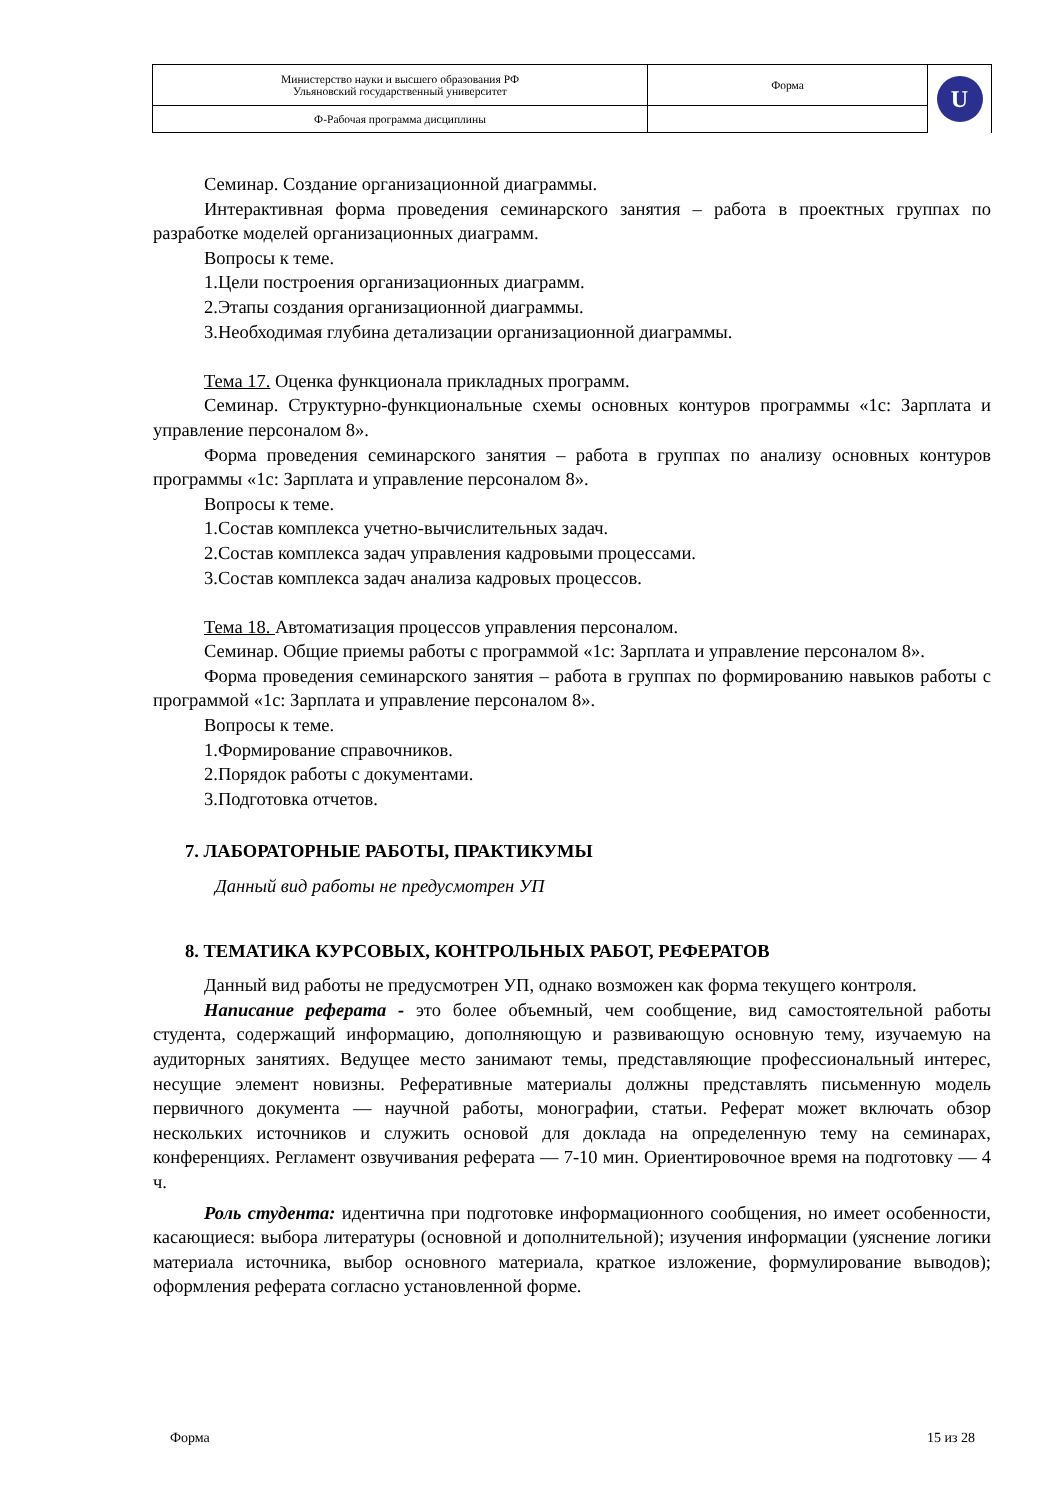| Министерство науки и высшего образования РФ Ульяновский государственный университет | Форма | U |
| Ф-Рабочая программа дисциплины | | |
Семинар. Создание организационной диаграммы.
Интерактивная форма проведения семинарского занятия – работа в проектных группах по разработке моделей организационных диаграмм.
Вопросы к теме.
1.Цели построения организационных диаграмм.
2.Этапы создания организационной диаграммы.
3.Необходимая глубина детализации организационной диаграммы.
Тема 17. Оценка функционала прикладных программ.
Семинар. Структурно-функциональные схемы основных контуров программы «1с: Зарплата и управление персоналом 8».
Форма проведения семинарского занятия – работа в группах по анализу основных контуров программы «1с: Зарплата и управление персоналом 8».
Вопросы к теме.
1.Состав комплекса учетно-вычислительных задач.
2.Состав комплекса задач управления кадровыми процессами.
3.Состав комплекса задач анализа кадровых процессов.
Тема 18. Автоматизация процессов управления персоналом.
Семинар. Общие приемы работы с программой «1с: Зарплата и управление персоналом 8».
Форма проведения семинарского занятия – работа в группах по формированию навыков работы с программой «1с: Зарплата и управление персоналом 8».
Вопросы к теме.
1.Формирование справочников.
2.Порядок работы с документами.
3.Подготовка отчетов.
7. ЛАБОРАТОРНЫЕ РАБОТЫ, ПРАКТИКУМЫ
Данный вид работы не предусмотрен УП
8. ТЕМАТИКА КУРСОВЫХ, КОНТРОЛЬНЫХ РАБОТ, РЕФЕРАТОВ
Данный вид работы не предусмотрен УП, однако возможен как форма текущего контроля.
Написание реферата - это более объемный, чем сообщение, вид самостоятельной работы студента, содержащий информацию, дополняющую и развивающую основную тему, изучаемую на аудиторных занятиях. Ведущее место занимают темы, представляющие профессиональный интерес, несущие элемент новизны. Реферативные материалы должны представлять письменную модель первичного документа — научной работы, монографии, статьи. Реферат может включать обзор нескольких источников и служить основой для доклада на определенную тему на семинарах, конференциях. Регламент озвучивания реферата — 7-10 мин. Ориентировочное время на подготовку — 4 ч.
Роль студента: идентична при подготовке информационного сообщения, но имеет особенности, касающиеся: выбора литературы (основной и дополнительной); изучения информации (уяснение логики материала источника, выбор основного материала, краткое изложение, формулирование выводов); оформления реферата согласно установленной форме.
Форма 15 из 28